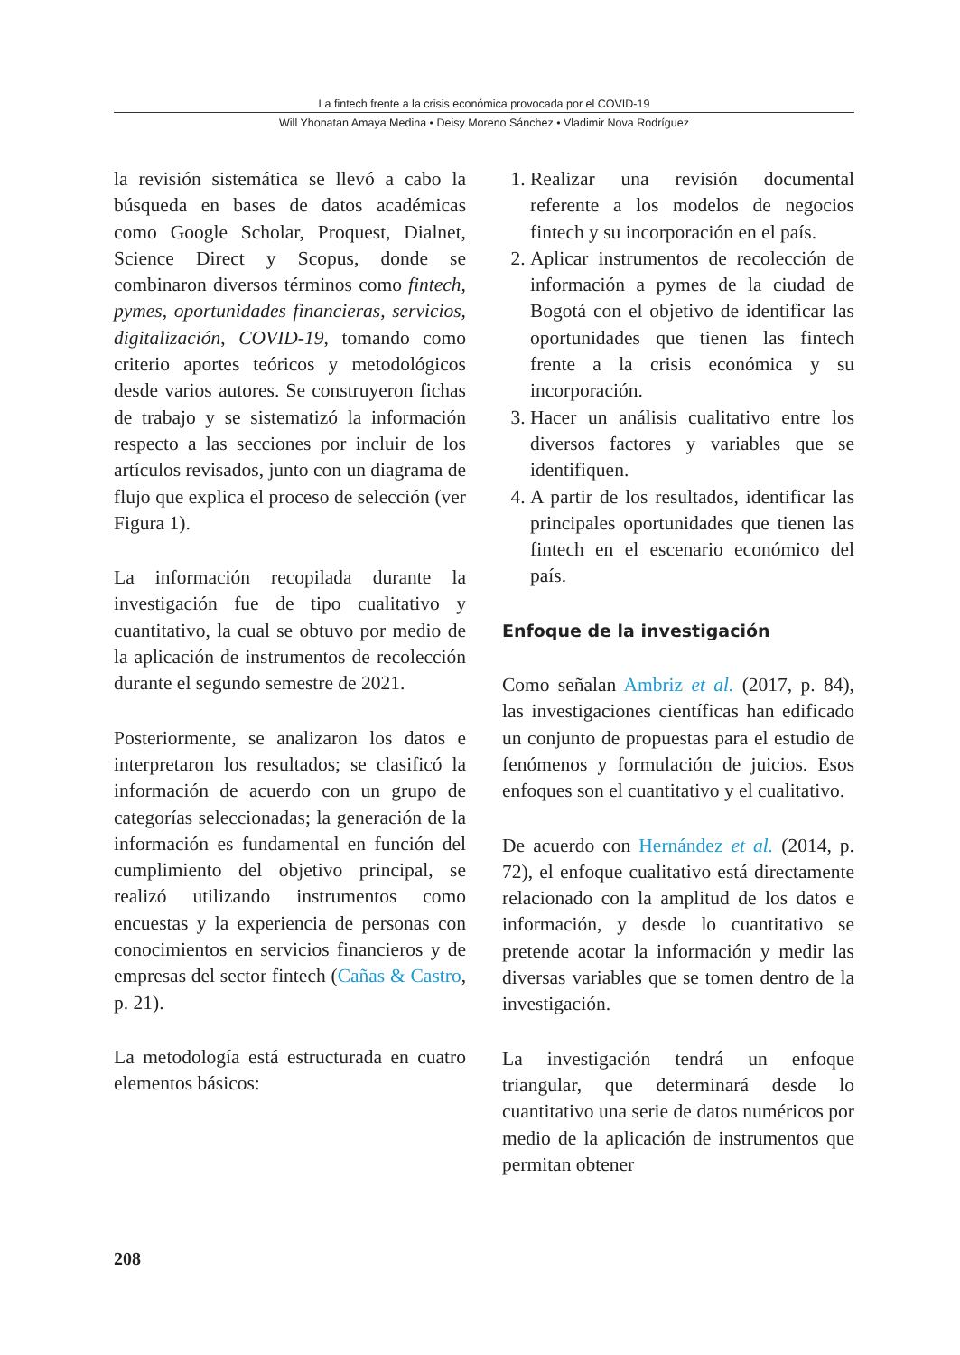La fintech frente a la crisis económica provocada por el COVID-19
Will Yhonatan Amaya Medina • Deisy Moreno Sánchez • Vladimir Nova Rodríguez
la revisión sistemática se llevó a cabo la búsqueda en bases de datos académicas como Google Scholar, Proquest, Dialnet, Science Direct y Scopus, donde se combinaron diversos términos como fintech, pymes, oportunidades financieras, servicios, digitalización, COVID-19, tomando como criterio aportes teóricos y metodológicos desde varios autores. Se construyeron fichas de trabajo y se sistematizó la información respecto a las secciones por incluir de los artículos revisados, junto con un diagrama de flujo que explica el proceso de selección (ver Figura 1).
La información recopilada durante la investigación fue de tipo cualitativo y cuantitativo, la cual se obtuvo por medio de la aplicación de instrumentos de recolección durante el segundo semestre de 2021.
Posteriormente, se analizaron los datos e interpretaron los resultados; se clasificó la información de acuerdo con un grupo de categorías seleccionadas; la generación de la información es fundamental en función del cumplimiento del objetivo principal, se realizó utilizando instrumentos como encuestas y la experiencia de personas con conocimientos en servicios financieros y de empresas del sector fintech (Cañas & Castro, p. 21).
La metodología está estructurada en cuatro elementos básicos:
1. Realizar una revisión documental referente a los modelos de negocios fintech y su incorporación en el país.
2. Aplicar instrumentos de recolección de información a pymes de la ciudad de Bogotá con el objetivo de identificar las oportunidades que tienen las fintech frente a la crisis económica y su incorporación.
3. Hacer un análisis cualitativo entre los diversos factores y variables que se identifiquen.
4. A partir de los resultados, identificar las principales oportunidades que tienen las fintech en el escenario económico del país.
Enfoque de la investigación
Como señalan Ambriz et al. (2017, p. 84), las investigaciones científicas han edificado un conjunto de propuestas para el estudio de fenómenos y formulación de juicios. Esos enfoques son el cuantitativo y el cualitativo.
De acuerdo con Hernández et al. (2014, p. 72), el enfoque cualitativo está directamente relacionado con la amplitud de los datos e información, y desde lo cuantitativo se pretende acotar la información y medir las diversas variables que se tomen dentro de la investigación.
La investigación tendrá un enfoque triangular, que determinará desde lo cuantitativo una serie de datos numéricos por medio de la aplicación de instrumentos que permitan obtener
208